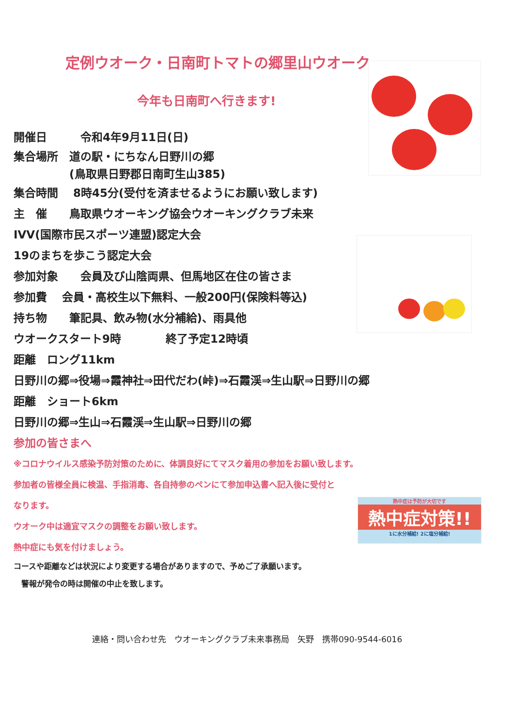定例ウオーク・日南町トマトの郷里山ウオーク
今年も日南町へ行きます!
熱中症は予防が大切です
熱中症対策!!
1に水分補給! 2に塩分補給!
開催日　　　令和4年9月11日(日)
集合場所　道の駅・にちなん日野川の郷
　　　　　(鳥取県日野郡日南町生山385)
集合時間　 8時45分(受付を済ませるようにお願い致します)
主　催　　鳥取県ウオーキング協会ウオーキングクラブ未来
IVV(国際市民スポーツ連盟)認定大会
19のまちを歩こう認定大会
参加対象　　会員及び山陰両県、但馬地区在住の皆さま
参加費　 会員・高校生以下無料、一般200円(保険料等込)
持ち物　　筆記具、飲み物(水分補給)、雨具他
ウオークスタート9時　　　　終了予定12時頃
距離　ロング11km
日野川の郷⇒役場⇒霞神社⇒田代だわ(峠)⇒石霞渓⇒生山駅⇒日野川の郷
距離　ショート6km
日野川の郷⇒生山⇒石霞渓⇒生山駅⇒日野川の郷
参加の皆さまへ
※コロナウイルス感染予防対策のために、体調良好にてマスク着用の参加をお願い致します。
参加者の皆様全員に検温、手指消毒、各自持参のペンにて参加申込書へ記入後に受付と
なります。
ウオーク中は適宜マスクの調整をお願い致します。
熱中症にも気を付けましょう。
コースや距離などは状況により変更する場合がありますので、予めご了承願います。
　警報が発令の時は開催の中止を致します。
連絡・問い合わせ先　ウオーキングクラブ未来事務局　矢野　携帯090-9544-6016